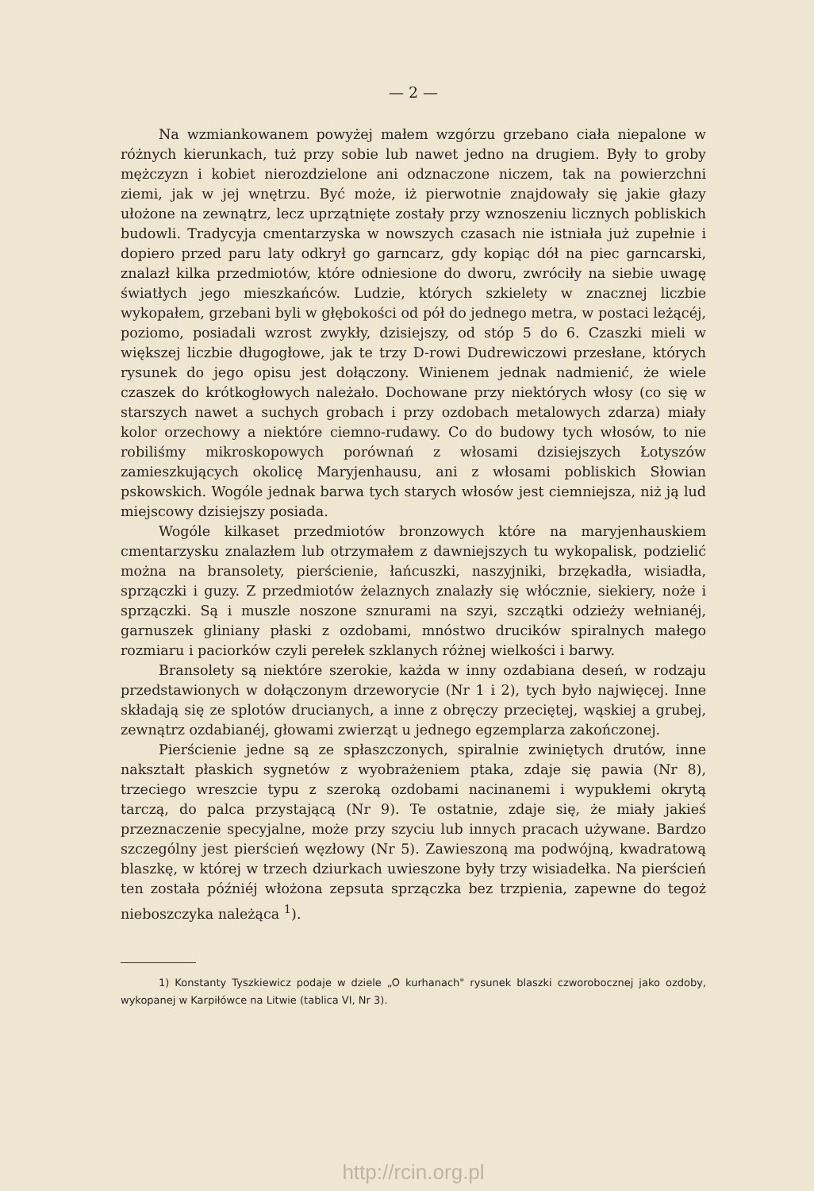— 2 —
Na wzmiankowanem powyżej małem wzgórzu grzebano ciała niepalone w różnych kierunkach, tuż przy sobie lub nawet jedno na drugiem. Były to groby mężczyzn i kobiet nierozdzielone ani odznaczone niczem, tak na powierzchni ziemi, jak w jej wnętrzu. Być może, iż pierwotnie znajdowały się jakie głazy ułożone na zewnątrz, lecz uprzątnięte zostały przy wznoszeniu licznych pobliskich budowli. Tradycyja cmentarzyska w nowszych czasach nie istniała już zupełnie i dopiero przed paru laty odkrył go garncarz, gdy kopiąc dół na piec garncarski, znalazł kilka przedmiotów, które odniesione do dworu, zwróciły na siebie uwagę światłych jego mieszkańców. Ludzie, których szkielety w znacznej liczbie wykopałem, grzebani byli w głębokości od pół do jednego metra, w postaci leżącéj, poziomo, posiadali wzrost zwykły, dzisiejszy, od stóp 5 do 6. Czaszki mieli w większej liczbie długogłowe, jak te trzy D-rowi Dudrewiczowi przesłane, których rysunek do jego opisu jest dołączony. Winienem jednak nadmienić, że wiele czaszek do krótkogłowych należało. Dochowane przy niektórych włosy (co się w starszych nawet a suchych grobach i przy ozdobach metalowych zdarza) miały kolor orzechowy a niektóre ciemno-rudawy. Co do budowy tych włosów, to nie robiliśmy mikroskopowych porównań z włosami dzisiejszych Łotyszów zamieszkujących okolicę Maryjenhausu, ani z włosami pobliskich Słowian pskowskich. Wogóle jednak barwa tych starych włosów jest ciemniejsza, niż ją lud miejscowy dzisiejszy posiada.
Wogóle kilkaset przedmiotów bronzowych które na maryjenhauskiem cmentarzysku znalazłem lub otrzymałem z dawniejszych tu wykopalisk, podzielić można na bransolety, pierścienie, łańcuszki, naszyjniki, brzękadła, wisiadła, sprzączki i guzy. Z przedmiotów żelaznych znalazły się włócznie, siekiery, noże i sprzączki. Są i muszle noszone sznurami na szyi, szczątki odzieży wełnianéj, garnuszek gliniany płaski z ozdobami, mnóstwo drucików spiralnych małego rozmiaru i paciorków czyli perełek szklanych różnej wielkości i barwy.
Bransolety są niektóre szerokie, każda w inny ozdabiana deseń, w rodzaju przedstawionych w dołączonym drzeworycie (Nr 1 i 2), tych było najwięcej. Inne składają się ze splotów drucianych, a inne z obręczy przeciętej, wąskiej a grubej, zewnątrz ozdabianéj, głowami zwierząt u jednego egzemplarza zakończonej.
Pierścienie jedne są ze spłaszczonych, spiralnie zwiniętych drutów, inne nakształt płaskich sygnetów z wyobrażeniem ptaka, zdaje się pawia (Nr 8), trzeciego wreszcie typu z szeroką ozdobami nacinanemi i wypukłemi okrytą tarczą, do palca przystającą (Nr 9). Te ostatnie, zdaje się, że miały jakieś przeznaczenie specyjalne, może przy szyciu lub innych pracach używane. Bardzo szczególny jest pierścień węzłowy (Nr 5). Zawieszoną ma podwójną, kwadratową blaszkę, w której w trzech dziurkach uwieszone były trzy wisiadełka. Na pierścień ten została późniéj włożona zepsuta sprzączka bez trzpienia, zapewne do tegoż nieboszczyka należąca <sup>1</sup>).
1) Konstanty Tyszkiewicz podaje w dziele „O kurhanach" rysunek blaszki czworobocznej jako ozdoby, wykopanej w Karpiłówce na Litwie (tablica VI, Nr 3).
http://rcin.org.pl